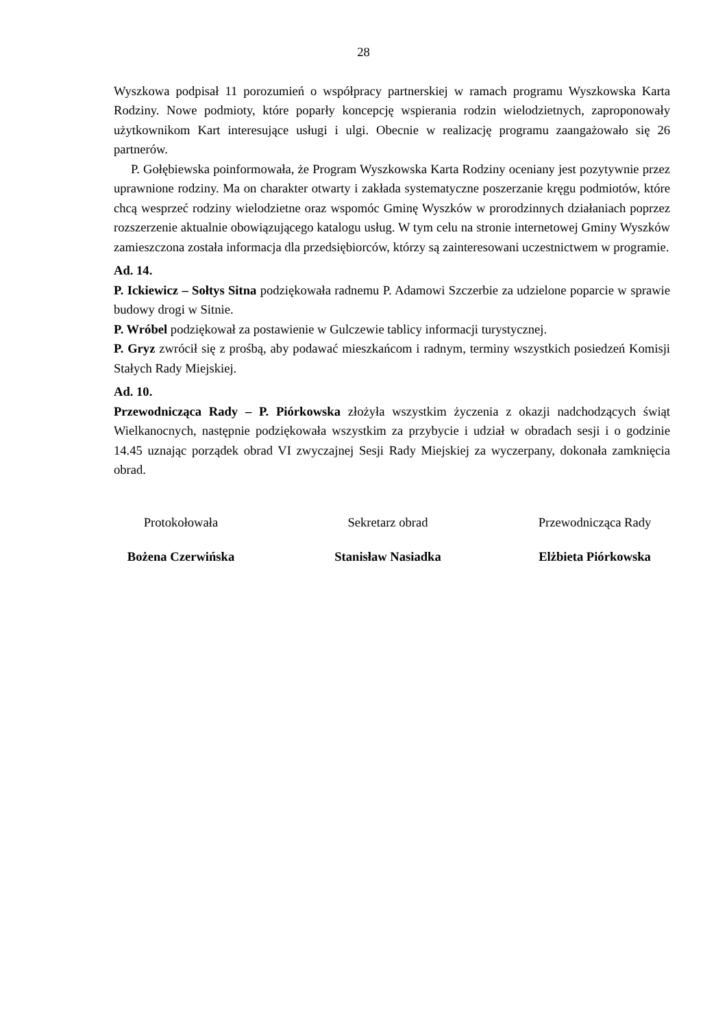28
Wyszkowa podpisał 11 porozumień o współpracy partnerskiej w ramach programu Wyszkowska Karta Rodziny. Nowe podmioty, które poparły koncepcję wspierania rodzin wielodzietnych, zaproponowały użytkownikom Kart interesujące usługi i ulgi. Obecnie w realizację programu zaangażowało się 26 partnerów.
P. Gołębiewska poinformowała, że Program Wyszkowska Karta Rodziny oceniany jest pozytywnie przez uprawnione rodziny. Ma on charakter otwarty i zakłada systematyczne poszerzanie kręgu podmiotów, które chcą wesprzeć rodziny wielodzietne oraz wspomóc Gminę Wyszków w prorodzinnych działaniach poprzez rozszerzenie aktualnie obowiązującego katalogu usług. W tym celu na stronie internetowej Gminy Wyszków zamieszczona została informacja dla przedsiębiorców, którzy są zainteresowani uczestnictwem w programie.
Ad. 14.
P. Ickiewicz – Sołtys Sitna podziękowała radnemu P. Adamowi Szczerbie za udzielone poparcie w sprawie budowy drogi w Sitnie.
P. Wróbel podziękował za postawienie w Gulczewie tablicy informacji turystycznej.
P. Gryz zwrócił się z prośbą, aby podawać mieszkańcom i radnym, terminy wszystkich posiedzeń Komisji Stałych Rady Miejskiej.
Ad. 10.
Przewodnicząca Rady – P. Piórkowska złożyła wszystkim życzenia z okazji nadchodzących świąt Wielkanocnych, następnie podziękowała wszystkim za przybycie i udział w obradach sesji i o godzinie 14.45 uznając porządek obrad VI zwyczajnej Sesji Rady Miejskiej za wyczerpany, dokonała zamknięcia obrad.
Protokołowała
Bożena Czerwińska
Sekretarz obrad
Stanisław Nasiadka
Przewodnicząca Rady
Elżbieta Piórkowska